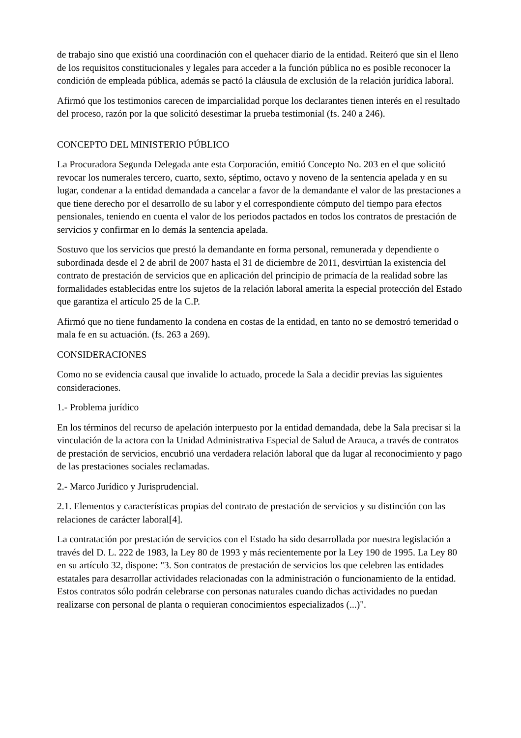de trabajo sino que existió una coordinación con el quehacer diario de la entidad. Reiteró que sin el lleno de los requisitos constitucionales y legales para acceder a la función pública no es posible reconocer la condición de empleada pública, además se pactó la cláusula de exclusión de la relación jurídica laboral.
Afirmó que los testimonios carecen de imparcialidad porque los declarantes tienen interés en el resultado del proceso, razón por la que solicitó desestimar la prueba testimonial (fs. 240 a 246).
CONCEPTO DEL MINISTERIO PÚBLICO
La Procuradora Segunda Delegada ante esta Corporación, emitió Concepto No. 203 en el que solicitó revocar los numerales tercero, cuarto, sexto, séptimo, octavo y noveno de la sentencia apelada y en su lugar, condenar a la entidad demandada a cancelar a favor de la demandante el valor de las prestaciones a que tiene derecho por el desarrollo de su labor y el correspondiente cómputo del tiempo para efectos pensionales, teniendo en cuenta el valor de los periodos pactados en todos los contratos de prestación de servicios y confirmar en lo demás la sentencia apelada.
Sostuvo que los servicios que prestó la demandante en forma personal, remunerada y dependiente o subordinada desde el 2 de abril de 2007 hasta el 31 de diciembre de 2011, desvirtúan la existencia del contrato de prestación de servicios que en aplicación del principio de primacía de la realidad sobre las formalidades establecidas entre los sujetos de la relación laboral amerita la especial protección del Estado que garantiza el artículo 25 de la C.P.
Afirmó que no tiene fundamento la condena en costas de la entidad, en tanto no se demostró temeridad o mala fe en su actuación. (fs. 263 a 269).
CONSIDERACIONES
Como no se evidencia causal que invalide lo actuado, procede la Sala a decidir previas las siguientes consideraciones.
1.- Problema jurídico
En los términos del recurso de apelación interpuesto por la entidad demandada, debe la Sala precisar si la vinculación de la actora con la Unidad Administrativa Especial de Salud de Arauca, a través de contratos de prestación de servicios, encubrió una verdadera relación laboral que da lugar al reconocimiento y pago de las prestaciones sociales reclamadas.
2.- Marco Jurídico y Jurisprudencial.
2.1. Elementos y características propias del contrato de prestación de servicios y su distinción con las relaciones de carácter laboral[4].
La contratación por prestación de servicios con el Estado ha sido desarrollada por nuestra legislación a través del D. L. 222 de 1983, la Ley 80 de 1993 y más recientemente por la Ley 190 de 1995. La Ley 80 en su artículo 32, dispone: "3. Son contratos de prestación de servicios los que celebren las entidades estatales para desarrollar actividades relacionadas con la administración o funcionamiento de la entidad. Estos contratos sólo podrán celebrarse con personas naturales cuando dichas actividades no puedan realizarse con personal de planta o requieran conocimientos especializados (...)".